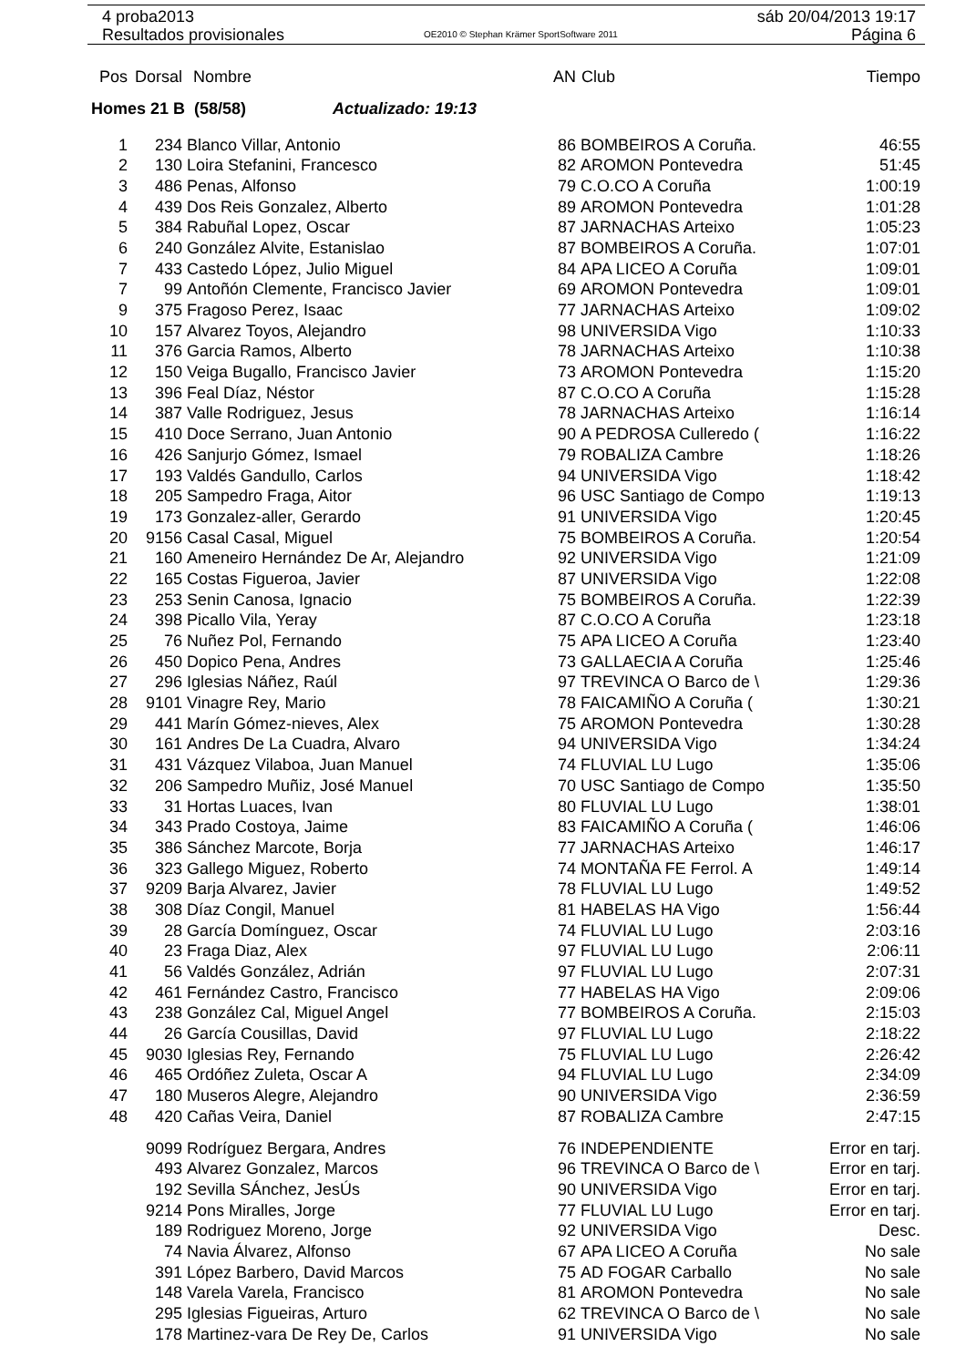4 proba2013
Resultados provisionales
OE2010 © Stephan Krämer SportSoftware 2011
sáb 20/04/2013 19:17
Página 6
| Pos | Dorsal | Nombre | AN | Club | Tiempo |
| --- | --- | --- | --- | --- | --- |
| Homes 21 B (58/58) Actualizado: 19:13 | | | | | |
| 1 | 234 | Blanco Villar, Antonio | 86 | BOMBEIROS A Coruña. | 46:55 |
| 2 | 130 | Loira Stefanini, Francesco | 82 | AROMON Pontevedra | 51:45 |
| 3 | 486 | Penas, Alfonso | 79 | C.O.CO A Coruña | 1:00:19 |
| 4 | 439 | Dos Reis Gonzalez, Alberto | 89 | AROMON Pontevedra | 1:01:28 |
| 5 | 384 | Rabuñal Lopez, Oscar | 87 | JARNACHAS Arteixo | 1:05:23 |
| 6 | 240 | González Alvite, Estanislao | 87 | BOMBEIROS A Coruña. | 1:07:01 |
| 7 | 433 | Castedo López, Julio Miguel | 84 | APA LICEO A Coruña | 1:09:01 |
| 7 | 99 | Antoñón Clemente, Francisco Javier | 69 | AROMON Pontevedra | 1:09:01 |
| 9 | 375 | Fragoso Perez, Isaac | 77 | JARNACHAS Arteixo | 1:09:02 |
| 10 | 157 | Alvarez Toyos, Alejandro | 98 | UNIVERSIDA Vigo | 1:10:33 |
| 11 | 376 | Garcia Ramos, Alberto | 78 | JARNACHAS Arteixo | 1:10:38 |
| 12 | 150 | Veiga Bugallo, Francisco Javier | 73 | AROMON Pontevedra | 1:15:20 |
| 13 | 396 | Feal Díaz, Néstor | 87 | C.O.CO A Coruña | 1:15:28 |
| 14 | 387 | Valle Rodriguez, Jesus | 78 | JARNACHAS Arteixo | 1:16:14 |
| 15 | 410 | Doce Serrano, Juan Antonio | 90 | A PEDROSA Culleredo ( | 1:16:22 |
| 16 | 426 | Sanjurjo Gómez, Ismael | 79 | ROBALIZA Cambre | 1:18:26 |
| 17 | 193 | Valdés Gandullo, Carlos | 94 | UNIVERSIDA Vigo | 1:18:42 |
| 18 | 205 | Sampedro Fraga, Aitor | 96 | USC Santiago de Compo | 1:19:13 |
| 19 | 173 | Gonzalez-aller, Gerardo | 91 | UNIVERSIDA Vigo | 1:20:45 |
| 20 | 9156 | Casal Casal, Miguel | 75 | BOMBEIROS A Coruña. | 1:20:54 |
| 21 | 160 | Ameneiro Hernández De Ar, Alejandro | 92 | UNIVERSIDA Vigo | 1:21:09 |
| 22 | 165 | Costas Figueroa, Javier | 87 | UNIVERSIDA Vigo | 1:22:08 |
| 23 | 253 | Senin Canosa, Ignacio | 75 | BOMBEIROS A Coruña. | 1:22:39 |
| 24 | 398 | Picallo Vila, Yeray | 87 | C.O.CO A Coruña | 1:23:18 |
| 25 | 76 | Nuñez Pol, Fernando | 75 | APA LICEO A Coruña | 1:23:40 |
| 26 | 450 | Dopico Pena, Andres | 73 | GALLAECIA A Coruña | 1:25:46 |
| 27 | 296 | Iglesias Náñez, Raúl | 97 | TREVINCA O Barco de \ | 1:29:36 |
| 28 | 9101 | Vinagre Rey, Mario | 78 | FAICAMIÑO A Coruña ( | 1:30:21 |
| 29 | 441 | Marín Gómez-nieves, Alex | 75 | AROMON Pontevedra | 1:30:28 |
| 30 | 161 | Andres De La Cuadra, Alvaro | 94 | UNIVERSIDA Vigo | 1:34:24 |
| 31 | 431 | Vázquez Vilaboa, Juan Manuel | 74 | FLUVIAL LU Lugo | 1:35:06 |
| 32 | 206 | Sampedro Muñiz, José Manuel | 70 | USC Santiago de Compo | 1:35:50 |
| 33 | 31 | Hortas Luaces, Ivan | 80 | FLUVIAL LU Lugo | 1:38:01 |
| 34 | 343 | Prado Costoya, Jaime | 83 | FAICAMIÑO A Coruña ( | 1:46:06 |
| 35 | 386 | Sánchez Marcote, Borja | 77 | JARNACHAS Arteixo | 1:46:17 |
| 36 | 323 | Gallego Miguez, Roberto | 74 | MONTAÑA FE Ferrol. A | 1:49:14 |
| 37 | 9209 | Barja Alvarez, Javier | 78 | FLUVIAL LU Lugo | 1:49:52 |
| 38 | 308 | Díaz Congil, Manuel | 81 | HABELAS HA Vigo | 1:56:44 |
| 39 | 28 | García Domínguez, Oscar | 74 | FLUVIAL LU Lugo | 2:03:16 |
| 40 | 23 | Fraga Diaz, Alex | 97 | FLUVIAL LU Lugo | 2:06:11 |
| 41 | 56 | Valdés González, Adrián | 97 | FLUVIAL LU Lugo | 2:07:31 |
| 42 | 461 | Fernández Castro, Francisco | 77 | HABELAS HA Vigo | 2:09:06 |
| 43 | 238 | González Cal, Miguel Angel | 77 | BOMBEIROS A Coruña. | 2:15:03 |
| 44 | 26 | García Cousillas, David | 97 | FLUVIAL LU Lugo | 2:18:22 |
| 45 | 9030 | Iglesias Rey, Fernando | 75 | FLUVIAL LU Lugo | 2:26:42 |
| 46 | 465 | Ordóñez Zuleta, Oscar A | 94 | FLUVIAL LU Lugo | 2:34:09 |
| 47 | 180 | Museros Alegre, Alejandro | 90 | UNIVERSIDA Vigo | 2:36:59 |
| 48 | 420 | Cañas Veira, Daniel | 87 | ROBALIZA Cambre | 2:47:15 |
| | 9099 | Rodríguez Bergara, Andres | 76 | INDEPENDIENTE | Error en tarj. |
| | 493 | Alvarez Gonzalez, Marcos | 96 | TREVINCA O Barco de \ | Error en tarj. |
| | 192 | Sevilla SÁnchez, JesÚs | 90 | UNIVERSIDA Vigo | Error en tarj. |
| | 9214 | Pons Miralles, Jorge | 77 | FLUVIAL LU Lugo | Error en tarj. |
| | 189 | Rodriguez Moreno, Jorge | 92 | UNIVERSIDA Vigo | Desc. |
| | 74 | Navia Álvarez, Alfonso | 67 | APA LICEO A Coruña | No sale |
| | 391 | López Barbero, David Marcos | 75 | AD FOGAR Carballo | No sale |
| | 148 | Varela Varela, Francisco | 81 | AROMON Pontevedra | No sale |
| | 295 | Iglesias Figueiras, Arturo | 62 | TREVINCA O Barco de \ | No sale |
| | 178 | Martinez-vara De Rey De, Carlos | 91 | UNIVERSIDA Vigo | No sale |